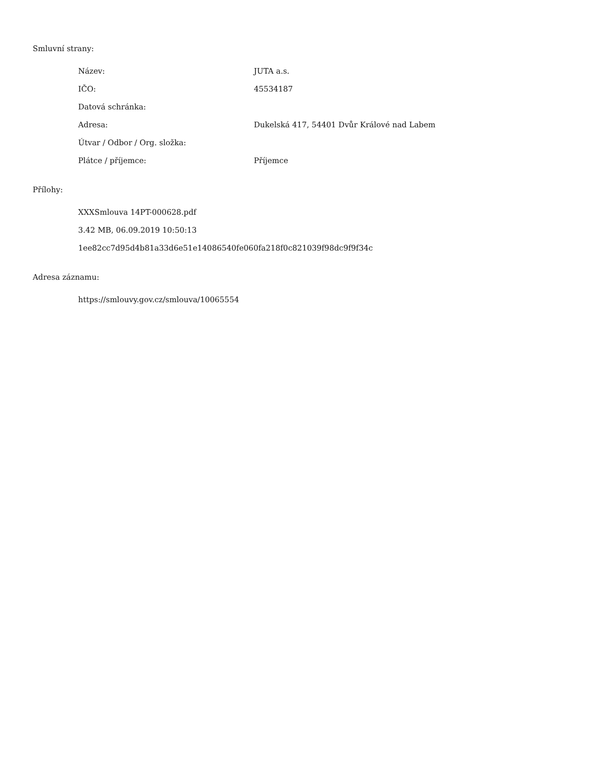Smluvní strany:
| Název: | JUTA a.s. |
| IČO: | 45534187 |
| Datová schránka: | |
| Adresa: | Dukelská 417, 54401 Dvůr Králové nad Labem |
| Útvar / Odbor / Org. složka: | |
| Plátce / příjemce: | Příjemce |
Přílohy:
XXXSmlouva 14PT-000628.pdf
3.42 MB, 06.09.2019 10:50:13
1ee82cc7d95d4b81a33d6e51e14086540fe060fa218f0c821039f98dc9f9f34c
Adresa záznamu:
https://smlouvy.gov.cz/smlouva/10065554